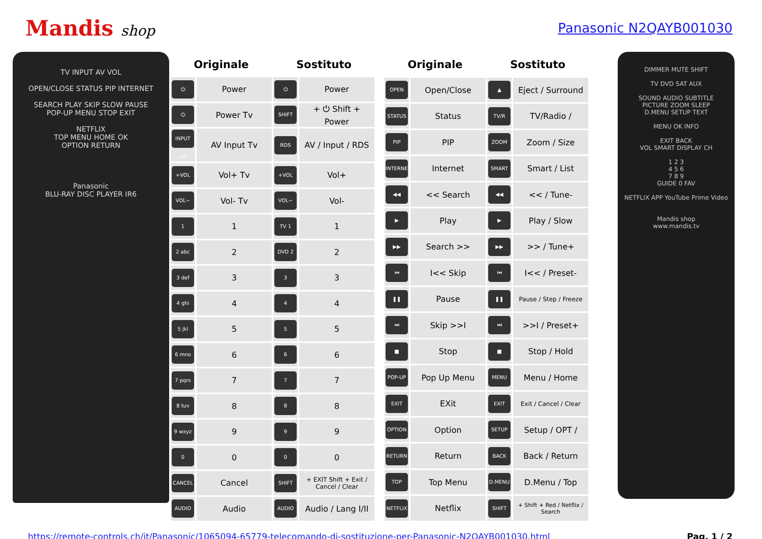Mandis shop Panasonic N2QAYB001030
TV INPUT AV VOL
OPEN/CLOSE STATUS PIP INTERNET
SEARCH PLAY SKIP SLOW PAUSE
POP-UP MENU STOP EXIT
NETFLIX
TOP MENU HOME OK
OPTION RETURN
Panasonic
BLU-RAY DISC PLAYER IR6
| Originale | | Sostituto | |
| --- | --- | --- | --- |
| ⏻ | Power | ⏻ | Power |
| ⏻ | Power Tv | SHIFT | + ⏻ Shift + Power |
| INPUT AV | AV Input Tv | RDS | AV / Input / RDS |
| +VOL | Vol+ Tv | +VOL | Vol+ |
| VOL− | Vol- Tv | VOL− | Vol- |
| 1 | 1 | TV 1 | 1 |
| 2 abc | 2 | DVD 2 | 2 |
| 3 def | 3 | 3 | 3 |
| 4 ghi | 4 | 4 | 4 |
| 5 jkl | 5 | 5 | 5 |
| 6 mno | 6 | 6 | 6 |
| 7 pqrs | 7 | 7 | 7 |
| 8 tuv | 8 | 8 | 8 |
| 9 wxyz | 9 | 9 | 9 |
| 0 | 0 | 0 | 0 |
| CANCEL | Cancel | SHIFT | + EXIT Shift + Exit / Cancel / Clear |
| AUDIO | Audio | AUDIO | Audio / Lang I/II |
| Originale | | Sostituto | |
| --- | --- | --- | --- |
| OPEN | Open/Close | ▲ | Eject / Surround |
| STATUS | Status | TV/R | TV/Radio / |
| PIP | PIP | ZOOM | Zoom / Size |
| INTERNET | Internet | SMART | Smart / List |
| ◀◀ | << Search | ◀◀ | << / Tune- |
| ▶ | Play | ▶ | Play / Slow |
| ▶▶ | Search >> | ▶▶ | >> / Tune+ |
| ⏮ | I<< Skip | ⏮ | I<< / Preset- |
| ❚❚ | Pause | ❚❚ | Pause / Step / Freeze |
| ⏭ | Skip >>I | ⏭ | >>I / Preset+ |
| ■ | Stop | ■ | Stop / Hold |
| POP-UP | Pop Up Menu | MENU | Menu / Home |
| EXIT | EXit | EXIT | Exit / Cancel / Clear |
| OPTION | Option | SETUP | Setup / OPT / |
| RETURN | Return | BACK | Back / Return |
| TOP | Top Menu | D.MENU | D.Menu / Top |
| NETFLIX | Netflix | SHIFT | + Shift + Red / Netflix / Search |
DIMMER MUTE SHIFT
TV DVD SAT AUX
SOUND AUDIO SUBTITLE
PICTURE ZOOM SLEEP
D.MENU SETUP TEXT
MENU OK INFO
EXIT BACK
VOL SMART DISPLAY CH
1 2 3
4 5 6
7 8 9
GUIDE 0 FAV
NETFLIX APP YouTube Prime Video
Mandis shop
www.mandis.tv
https://remote-controls.ch/it/Panasonic/1065094-65779-telecomando-di-sostituzione-per-Panasonic-N2QAYB001030.html Pag. 1 / 2